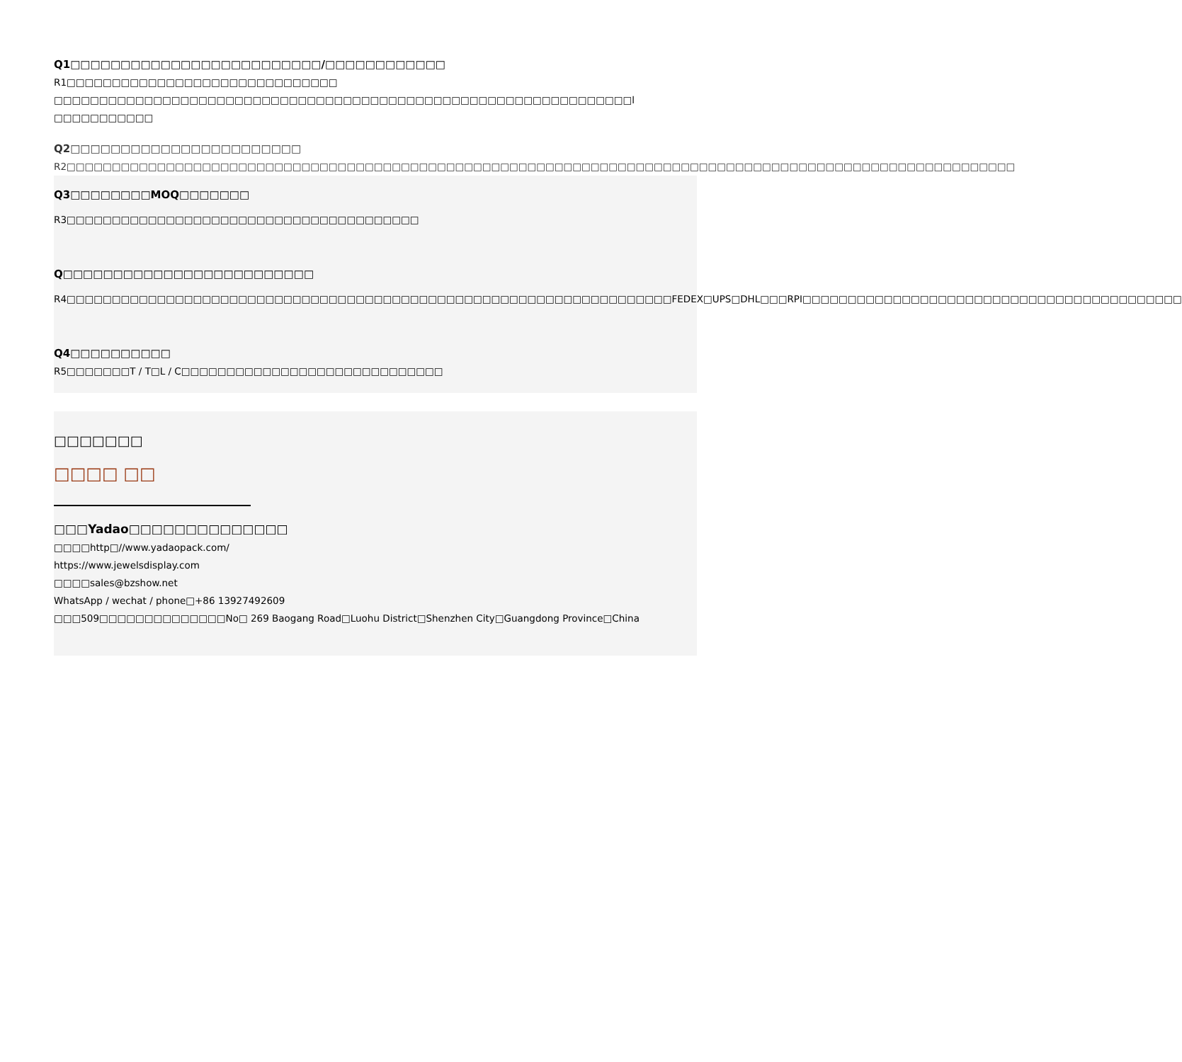Q1□□□□□□□□□□□□□□□□□□□□□□□□□/□□□□□□□□□□□□
R1□□□□□□□□□□□□□□□□□□□□□□□□□□□□□□ □□□□□□□□□□□□□□□□□□□□□□□□□□□□□□□□□□□□□□□□□□□□□□□□□□□□□□□□□□□□□□□□l □□□□□□□□□□□
Q2□□□□□□□□□□□□□□□□□□□□□□□
R2□□□□□□□□□□□□□□□□□□□□□□□□□□□□□□□□□□□□□□□□□□□□□□□□□□□□□□□□□□□□□□□□□□□□□□□□□□□□□□□□□□□□□□□□□□□□□□□□□□□□□□□□□
Q3□□□□□□□□MOQ□□□□□□□
R3□□□□□□□□□□□□□□□□□□□□□□□□□□□□□□□□□□□□□□□
Q□□□□□□□□□□□□□□□□□□□□□□□□□
R4□□□□□□□□□□□□□□□□□□□□□□□□□□□□□□□□□□□□□□□□□□□□□□□□□□□□□□□□□□□□□□□□□□□FEDEX□UPS□DHL□□□RPI□□□□□□□□□□□□□□□□□□□□□□□□□□□□□□□□□□□□□□□□□□
Q4□□□□□□□□□□
R5□□□□□□□T / T□L / C□□□□□□□□□□□□□□□□□□□□□□□□□□□□□
□□□□□□□
□□□□ □□
□□□Yadao□□□□□□□□□□□□□□
□□□□http□//www.yadaopack.com/
https://www.jewelsdisplay.com
□□□□sales@bzshow.net
WhatsApp / wechat / phone□+86 13927492609
□□□509□□□□□□□□□□□□□□No□ 269 Baogang Road□Luohu District□Shenzhen City□Guangdong Province□China